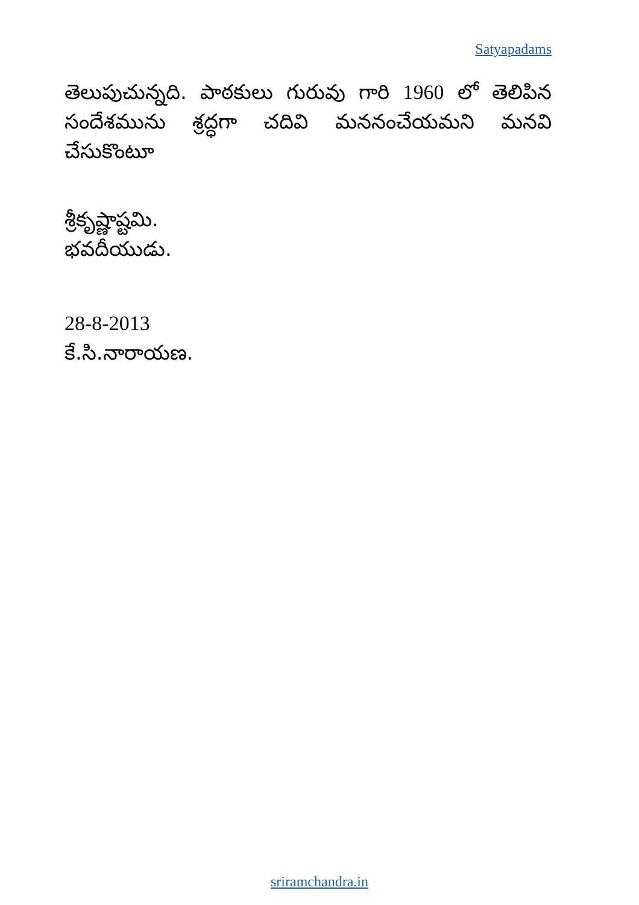Satyapadams
తెలుపుచున్నది. పాఠకులు గురువు గారి 1960 లో తెలిపిన సందేశమును శ్రద్ధగా చదివి మననంచేయమని మనవి చేసుకొంటూ
శ్రీకృష్ణాష్టమి.
భవదీయుడు.
28-8-2013
కే.సి.నారాయణ.
sriramchandra.in